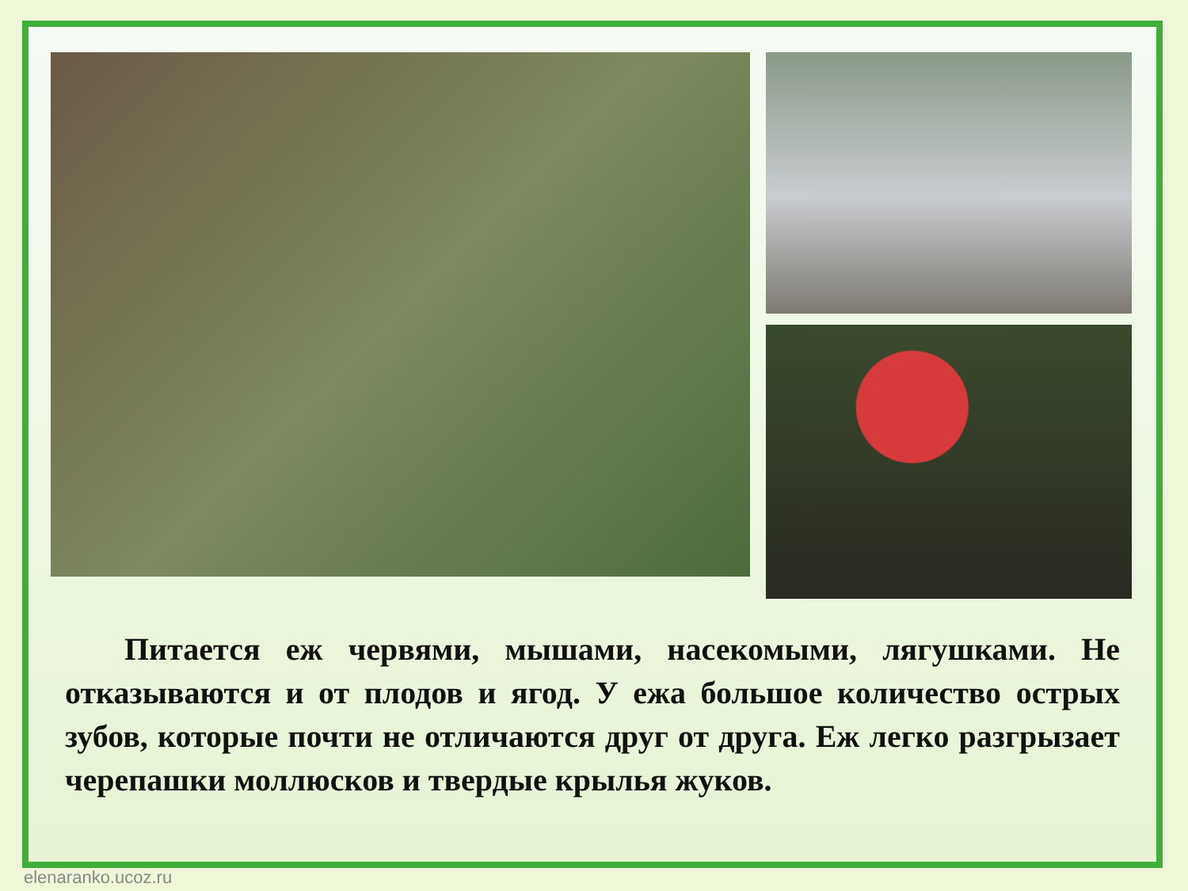Питается еж червями, мышами, насекомыми, лягушками. Не отказываются и от плодов и ягод. У ежа большое количество острых зубов, которые почти не отличаются друг от друга. Еж легко разгрызает черепашки моллюсков и твердые крылья жуков.
elenaranko.ucoz.ru